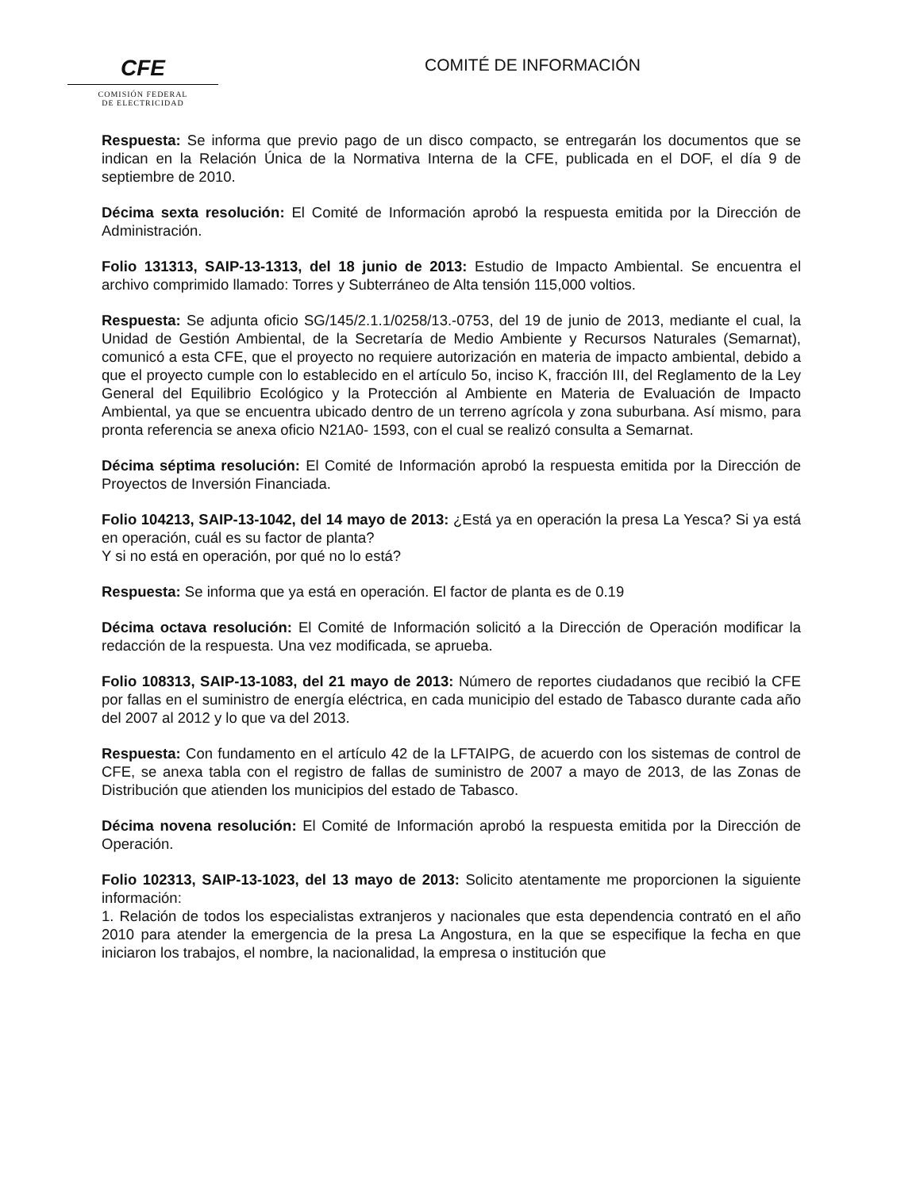CFE
COMISIÓN FEDERAL
DE ELECTRICIDAD
COMITÉ DE INFORMACIÓN
Respuesta: Se informa que previo pago de un disco compacto, se entregarán los documentos que se indican en la Relación Única de la Normativa Interna de la CFE, publicada en el DOF, el día 9 de septiembre de 2010.
Décima sexta resolución: El Comité de Información aprobó la respuesta emitida por la Dirección de Administración.
Folio 131313, SAIP-13-1313, del 18 junio de 2013: Estudio de Impacto Ambiental. Se encuentra el archivo comprimido llamado: Torres y Subterráneo de Alta tensión 115,000 voltios.
Respuesta: Se adjunta oficio SG/145/2.1.1/0258/13.-0753, del 19 de junio de 2013, mediante el cual, la Unidad de Gestión Ambiental, de la Secretaría de Medio Ambiente y Recursos Naturales (Semarnat), comunicó a esta CFE, que el proyecto no requiere autorización en materia de impacto ambiental, debido a que el proyecto cumple con lo establecido en el artículo 5o, inciso K, fracción III, del Reglamento de la Ley General del Equilibrio Ecológico y la Protección al Ambiente en Materia de Evaluación de Impacto Ambiental, ya que se encuentra ubicado dentro de un terreno agrícola y zona suburbana. Así mismo, para pronta referencia se anexa oficio N21A0- 1593, con el cual se realizó consulta a Semarnat.
Décima séptima resolución: El Comité de Información aprobó la respuesta emitida por la Dirección de Proyectos de Inversión Financiada.
Folio 104213, SAIP-13-1042, del 14 mayo de 2013: ¿Está ya en operación la presa La Yesca? Si ya está en operación, cuál es su factor de planta?
Y si no está en operación, por qué no lo está?
Respuesta: Se informa que ya está en operación. El factor de planta es de 0.19
Décima octava resolución: El Comité de Información solicitó a la Dirección de Operación modificar la redacción de la respuesta. Una vez modificada, se aprueba.
Folio 108313, SAIP-13-1083, del 21 mayo de 2013: Número de reportes ciudadanos que recibió la CFE por fallas en el suministro de energía eléctrica, en cada municipio del estado de Tabasco durante cada año del 2007 al 2012 y lo que va del 2013.
Respuesta: Con fundamento en el artículo 42 de la LFTAIPG, de acuerdo con los sistemas de control de CFE, se anexa tabla con el registro de fallas de suministro de 2007 a mayo de 2013, de las Zonas de Distribución que atienden los municipios del estado de Tabasco.
Décima novena resolución: El Comité de Información aprobó la respuesta emitida por la Dirección de Operación.
Folio 102313, SAIP-13-1023, del 13 mayo de 2013: Solicito atentamente me proporcionen la siguiente información:
1. Relación de todos los especialistas extranjeros y nacionales que esta dependencia contrató en el año 2010 para atender la emergencia de la presa La Angostura, en la que se especifique la fecha en que iniciaron los trabajos, el nombre, la nacionalidad, la empresa o institución que